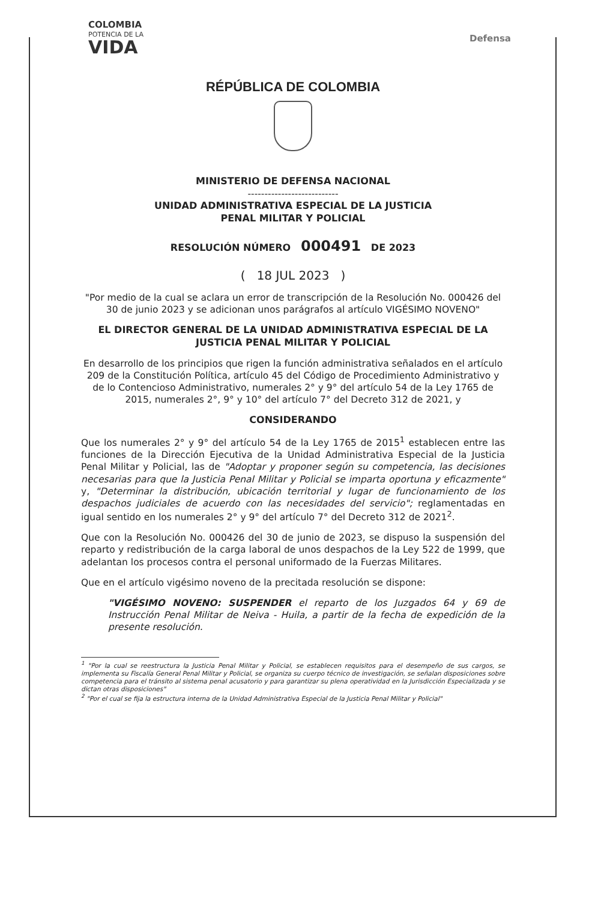COLOMBIA
POTENCIA DE LA
VIDA
Defensa
RÉPÚBLICA DE COLOMBIA
MINISTERIO DE DEFENSA NACIONAL
---------------------------
UNIDAD ADMINISTRATIVA ESPECIAL DE LA JUSTICIA
PENAL MILITAR Y POLICIAL
RESOLUCIÓN NÚMERO 000491 DE 2023
( 18 JUL 2023 )
"Por medio de la cual se aclara un error de transcripción de la Resolución No. 000426 del 30 de junio 2023 y se adicionan unos parágrafos al artículo VIGÉSIMO NOVENO"
EL DIRECTOR GENERAL DE LA UNIDAD ADMINISTRATIVA ESPECIAL DE LA JUSTICIA PENAL MILITAR Y POLICIAL
En desarrollo de los principios que rigen la función administrativa señalados en el artículo 209 de la Constitución Política, artículo 45 del Código de Procedimiento Administrativo y de lo Contencioso Administrativo, numerales 2° y 9° del artículo 54 de la Ley 1765 de 2015, numerales 2°, 9° y 10° del artículo 7° del Decreto 312 de 2021, y
CONSIDERANDO
Que los numerales 2° y 9° del artículo 54 de la Ley 1765 de 2015<sup>1</sup> establecen entre las funciones de la Dirección Ejecutiva de la Unidad Administrativa Especial de la Justicia Penal Militar y Policial, las de "Adoptar y proponer según su competencia, las decisiones necesarias para que la Justicia Penal Militar y Policial se imparta oportuna y eficazmente" y, "Determinar la distribución, ubicación territorial y lugar de funcionamiento de los despachos judiciales de acuerdo con las necesidades del servicio"; reglamentadas en igual sentido en los numerales 2° y 9° del artículo 7° del Decreto 312 de 2021<sup>2</sup>.
Que con la Resolución No. 000426 del 30 de junio de 2023, se dispuso la suspensión del reparto y redistribución de la carga laboral de unos despachos de la Ley 522 de 1999, que adelantan los procesos contra el personal uniformado de la Fuerzas Militares.
Que en el artículo vigésimo noveno de la precitada resolución se dispone:
"VIGÉSIMO NOVENO: SUSPENDER el reparto de los Juzgados 64 y 69 de Instrucción Penal Militar de Neiva - Huila, a partir de la fecha de expedición de la presente resolución.
<sup>1</sup> "Por la cual se reestructura la Justicia Penal Militar y Policial, se establecen requisitos para el desempeño de sus cargos, se implementa su Fiscalía General Penal Militar y Policial, se organiza su cuerpo técnico de investigación, se señalan disposiciones sobre competencia para el tránsito al sistema penal acusatorio y para garantizar su plena operatividad en la Jurisdicción Especializada y se dictan otras disposiciones"
<sup>2</sup> "Por el cual se fija la estructura interna de la Unidad Administrativa Especial de la Justicia Penal Militar y Policial"